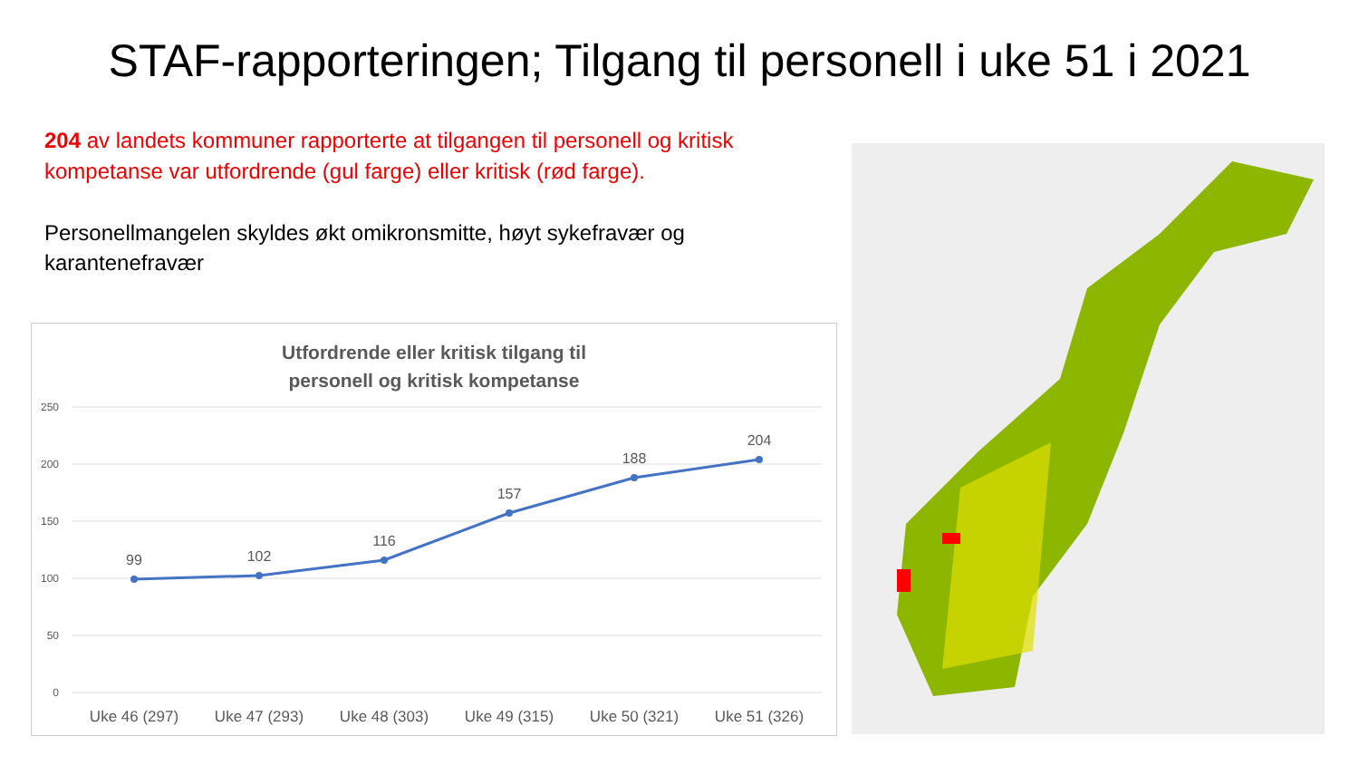STAF-rapporteringen; Tilgang til personell i uke 51 i 2021
204 av landets kommuner rapporterte at tilgangen til personell og kritisk kompetanse var utfordrende (gul farge) eller kritisk (rød farge).
Personellmangelen skyldes økt omikronsmitte, høyt sykefravær og karantenefravær
Utfordrende eller kritisk tilgang til
personell og kritisk kompetanse
250
200
150
100
50
0
99
102
116
157
188
204
Uke 46 (297)
Uke 47 (293)
Uke 48 (303)
Uke 49 (315)
Uke 50 (321)
Uke 51 (326)